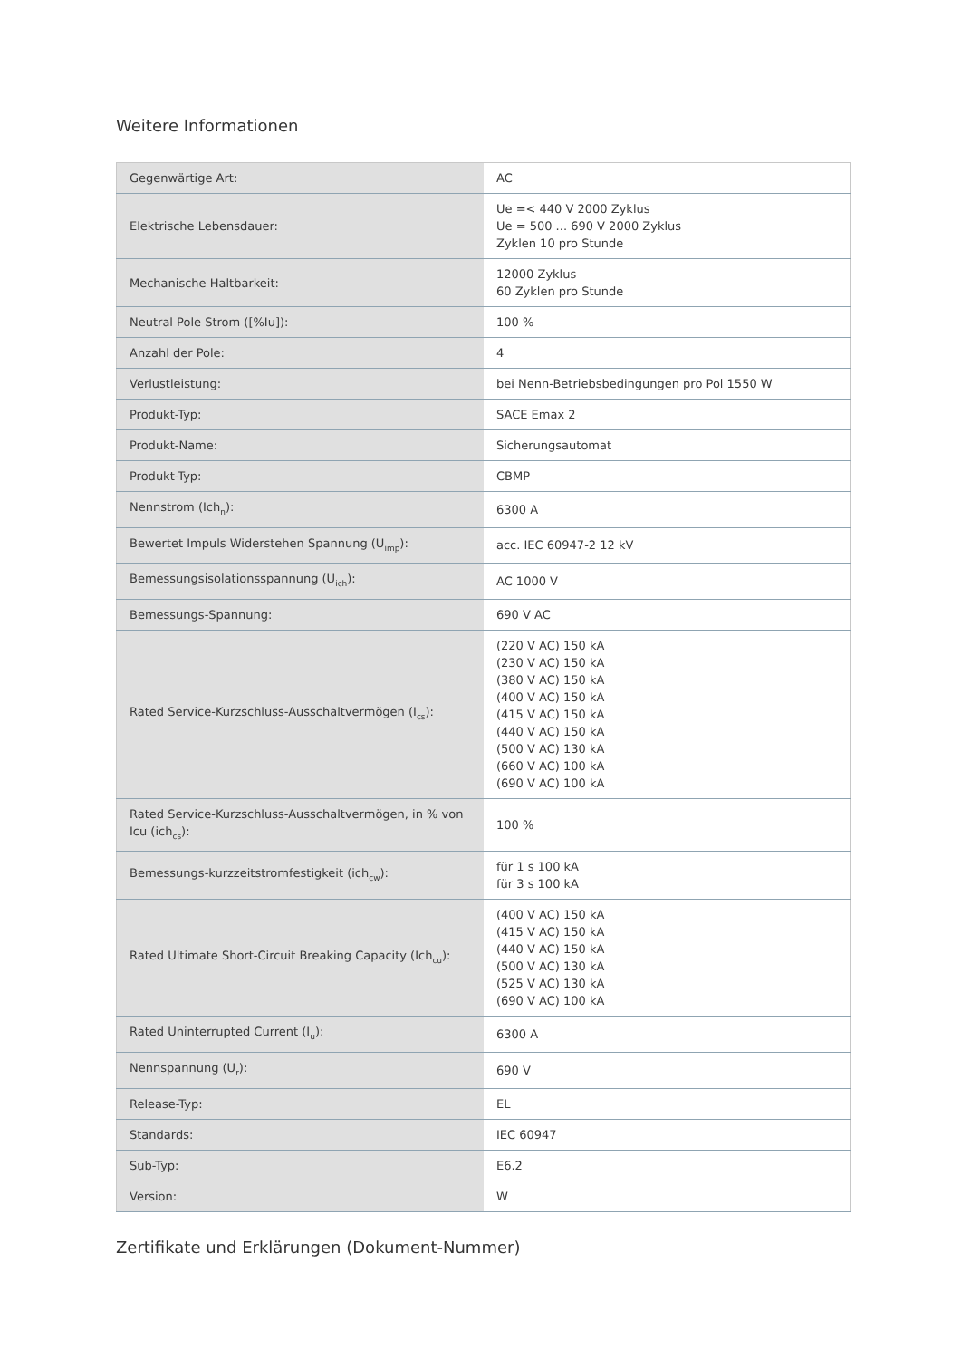Weitere Informationen
| Gegenwärtige Art: | AC |
| Elektrische Lebensdauer: | Ue =< 440 V 2000 Zyklus Ue = 500 ... 690 V 2000 Zyklus Zyklen 10 pro Stunde |
| Mechanische Haltbarkeit: | 12000 Zyklus 60 Zyklen pro Stunde |
| Neutral Pole Strom ([%Iu]): | 100 % |
| Anzahl der Pole: | 4 |
| Verlustleistung: | bei Nenn-Betriebsbedingungen pro Pol 1550 W |
| Produkt-Typ: | SACE Emax 2 |
| Produkt-Name: | Sicherungsautomat |
| Produkt-Typ: | CBMP |
| Nennstrom (Ich<sub>n</sub>): | 6300 A |
| Bewertet Impuls Widerstehen Spannung (U<sub>imp</sub>): | acc. IEC 60947-2 12 kV |
| Bemessungsisolationsspannung (U<sub>ich</sub>): | AC 1000 V |
| Bemessungs-Spannung: | 690 V AC |
| Rated Service-Kurzschluss-Ausschaltvermögen (I<sub>cs</sub>): | (220 V AC) 150 kA (230 V AC) 150 kA (380 V AC) 150 kA (400 V AC) 150 kA (415 V AC) 150 kA (440 V AC) 150 kA (500 V AC) 130 kA (660 V AC) 100 kA (690 V AC) 100 kA |
| Rated Service-Kurzschluss-Ausschaltvermögen, in % von Icu (ich<sub>cs</sub>): | 100 % |
| Bemessungs-kurzzeitstromfestigkeit (ich<sub>cw</sub>): | für 1 s 100 kA für 3 s 100 kA |
| Rated Ultimate Short-Circuit Breaking Capacity (Ich<sub>cu</sub>): | (400 V AC) 150 kA (415 V AC) 150 kA (440 V AC) 150 kA (500 V AC) 130 kA (525 V AC) 130 kA (690 V AC) 100 kA |
| Rated Uninterrupted Current (I<sub>u</sub>): | 6300 A |
| Nennspannung (U<sub>r</sub>): | 690 V |
| Release-Typ: | EL |
| Standards: | IEC 60947 |
| Sub-Typ: | E6.2 |
| Version: | W |
Zertifikate und Erklärungen (Dokument-Nummer)